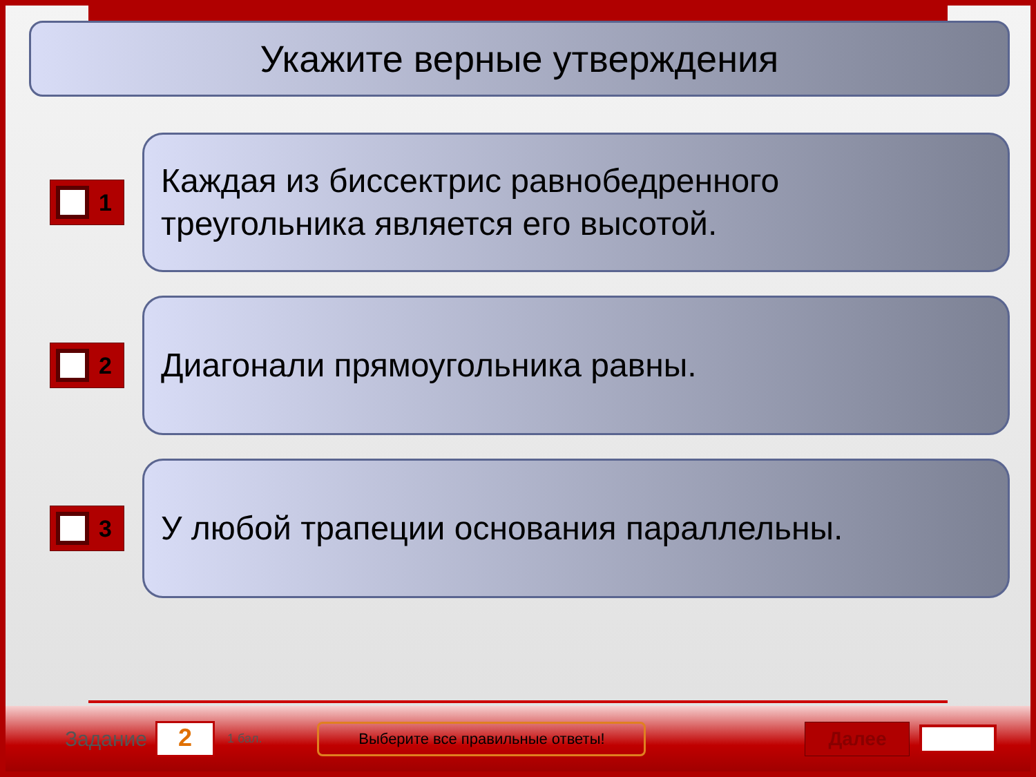Укажите верные утверждения
1
Каждая из биссектрис равнобедренного
треугольника является его высотой.
2
Диагонали прямоугольника равны.
3
У любой трапеции основания параллельны.
Задание
2
1 бал.
Выберите все правильные ответы!
Далее